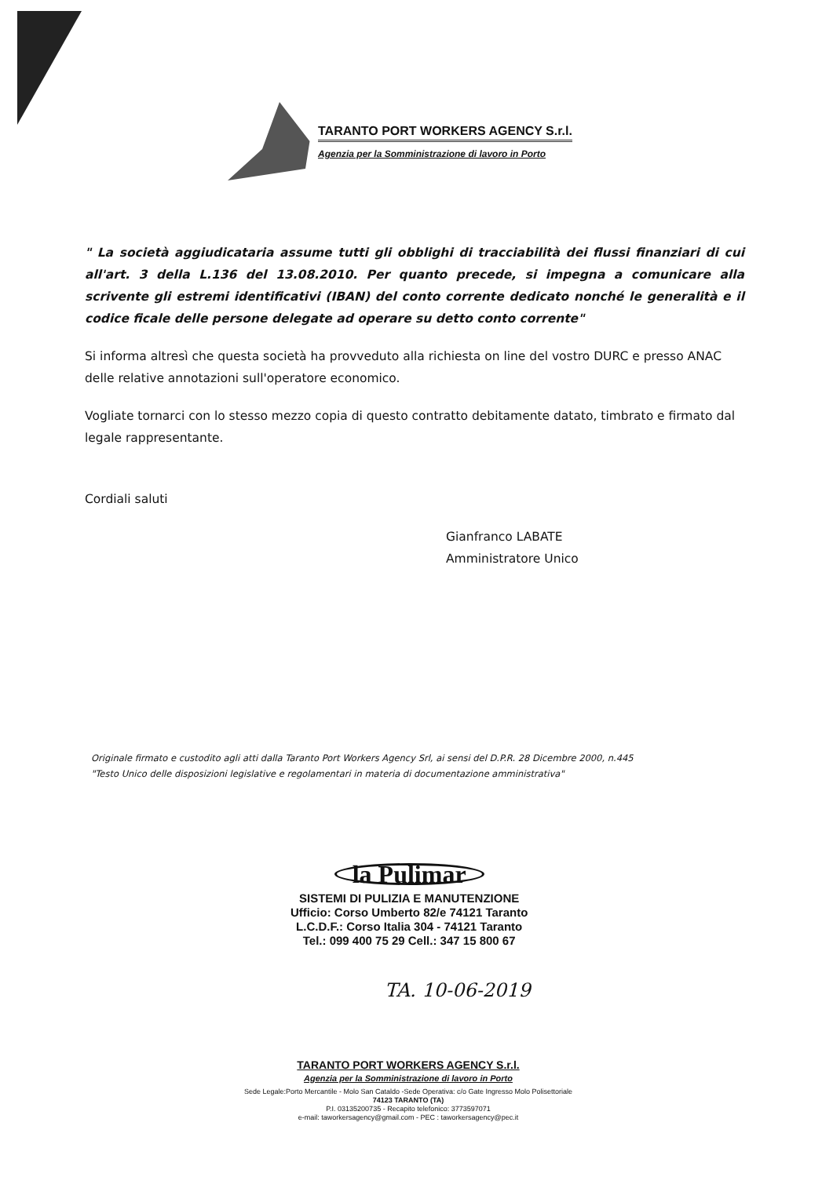TARANTO PORT WORKERS AGENCY S.r.l.
Agenzia per la Somministrazione di lavoro in Porto
" La società aggiudicataria assume tutti gli obblighi di tracciabilità dei flussi finanziari di cui all'art. 3 della L.136 del 13.08.2010. Per quanto precede, si impegna a comunicare alla scrivente gli estremi identificativi (IBAN) del conto corrente dedicato nonché le generalità e il codice ficale delle persone delegate ad operare su detto conto corrente"
Si informa altresì che questa società ha provveduto alla richiesta on line del vostro DURC e presso ANAC delle relative annotazioni sull'operatore economico.
Vogliate tornarci con lo stesso mezzo copia di questo contratto debitamente datato, timbrato e firmato dal legale rappresentante.
Cordiali saluti
Gianfranco LABATE
Amministratore Unico
Originale firmato e custodito agli atti dalla Taranto Port Workers Agency Srl, ai sensi del D.P.R. 28 Dicembre 2000, n.445
"Testo Unico delle disposizioni legislative e regolamentari in materia di documentazione amministrativa"
la Pulimar
SISTEMI DI PULIZIA E MANUTENZIONE
Ufficio: Corso Umberto 82/e 74121 Taranto
L.C.D.F.: Corso Italia 304 - 74121 Taranto
Tel.: 099 400 75 29 Cell.: 347 15 800 67
TA. 10-06-2019
TARANTO PORT WORKERS AGENCY S.r.l.
Agenzia per la Somministrazione di lavoro in Porto
Sede Legale:Porto Mercantile - Molo San Cataldo -Sede Operativa: c/o Gate Ingresso Molo Polisettoriale
74123 TARANTO (TA)
P.I. 03135200735 - Recapito telefonico: 3773597071
e-mail: taworkersagency@gmail.com - PEC : taworkersagency@pec.it